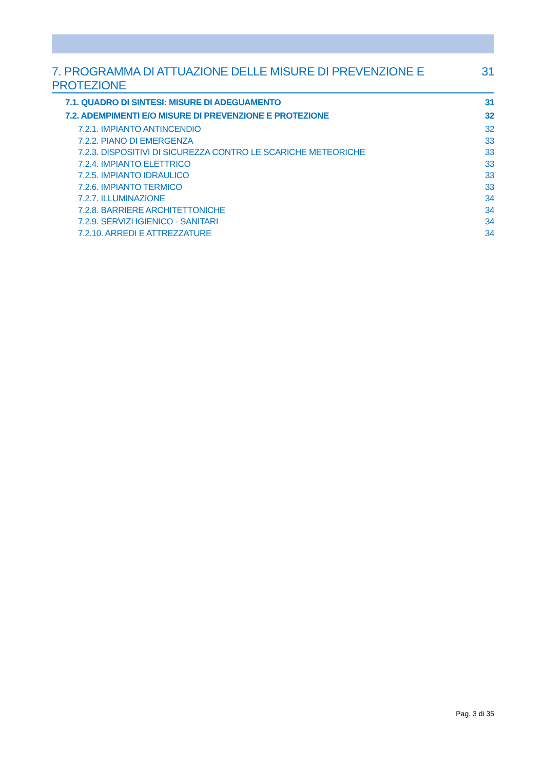7. PROGRAMMA DI ATTUAZIONE DELLE MISURE DI PREVENZIONE E PROTEZIONE 31
7.1. QUADRO DI SINTESI: MISURE DI ADEGUAMENTO 31
7.2. ADEMPIMENTI E/O MISURE DI PREVENZIONE E PROTEZIONE 32
7.2.1. IMPIANTO ANTINCENDIO 32
7.2.2. PIANO DI EMERGENZA 33
7.2.3. DISPOSITIVI DI SICUREZZA CONTRO LE SCARICHE METEORICHE 33
7.2.4. IMPIANTO ELETTRICO 33
7.2.5. IMPIANTO IDRAULICO 33
7.2.6. IMPIANTO TERMICO 33
7.2.7. ILLUMINAZIONE 34
7.2.8. BARRIERE ARCHITETTONICHE 34
7.2.9. SERVIZI IGIENICO - SANITARI 34
7.2.10. ARREDI E ATTREZZATURE 34
Pag. 3 di 35